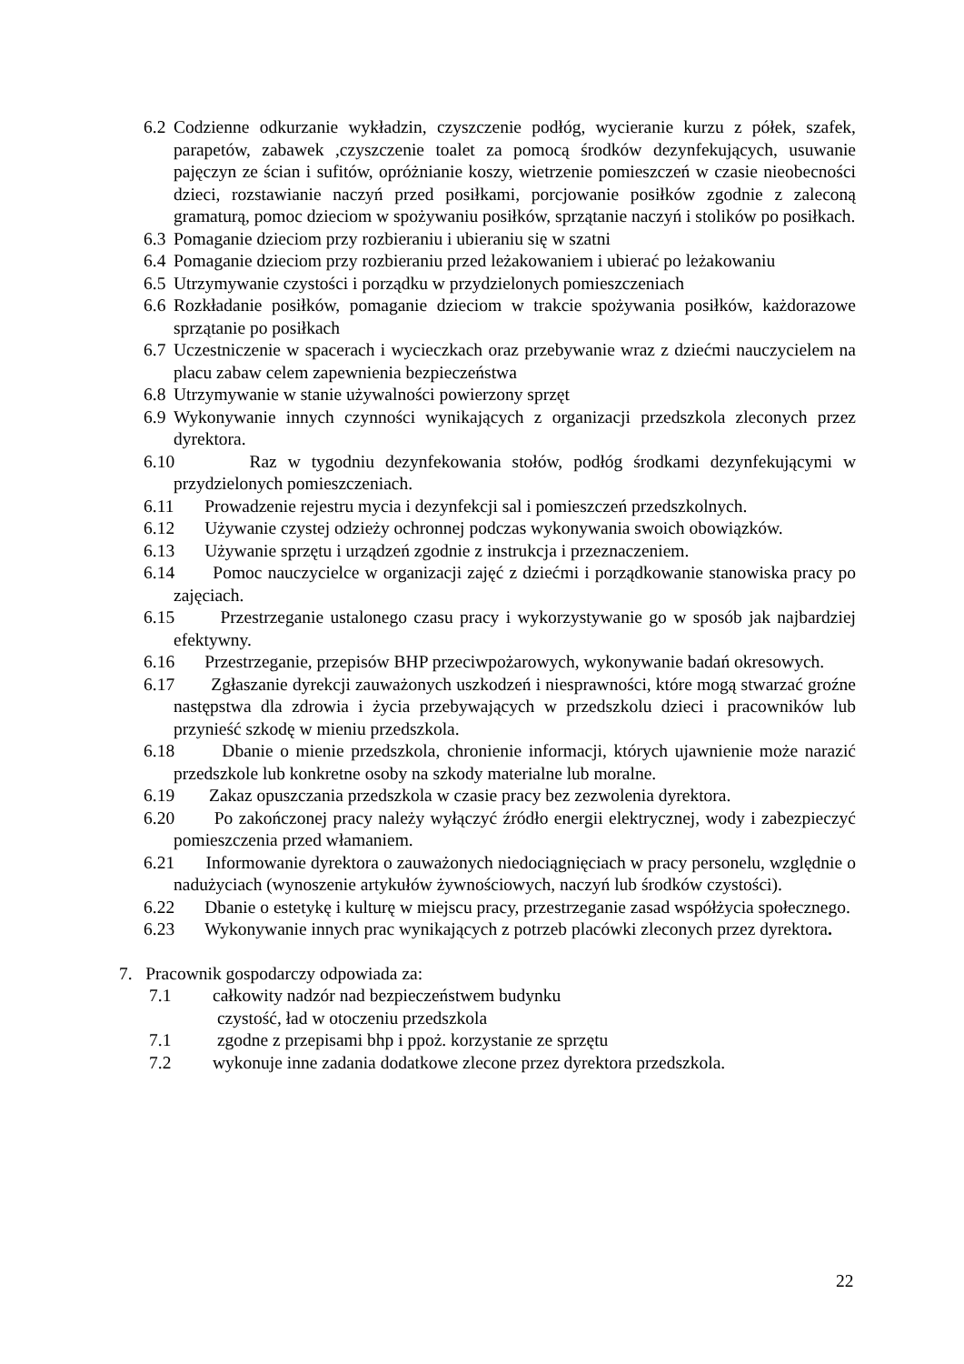6.2
Codzienne odkurzanie wykładzin, czyszczenie podłóg, wycieranie kurzu z półek, szafek, parapetów, zabawek ,czyszczenie toalet za pomocą środków dezynfekujących, usuwanie pajęczyn ze ścian i sufitów, opróżnianie koszy, wietrzenie pomieszczeń w czasie nieobecności dzieci, rozstawianie naczyń przed posiłkami, porcjowanie posiłków zgodnie z zaleconą gramaturą, pomoc dzieciom w spożywaniu posiłków, sprzątanie naczyń i stolików po posiłkach.
6.3
Pomaganie dzieciom przy rozbieraniu i ubieraniu się w szatni
6.4
Pomaganie dzieciom przy rozbieraniu przed leżakowaniem i ubierać po leżakowaniu
6.5
Utrzymywanie czystości i porządku w przydzielonych pomieszczeniach
6.6
Rozkładanie posiłków, pomaganie dzieciom w trakcie spożywania posiłków, każdorazowe sprzątanie po posiłkach
6.7
Uczestniczenie w spacerach i wycieczkach oraz przebywanie wraz z dziećmi nauczycielem na placu zabaw celem zapewnienia bezpieczeństwa
6.8
Utrzymywanie w stanie używalności powierzony sprzęt
6.9
Wykonywanie innych czynności wynikających z organizacji przedszkola zleconych przez dyrektora.
6.10
Raz w tygodniu dezynfekowania stołów, podłóg środkami dezynfekującymi w przydzielonych pomieszczeniach.
6.11
Prowadzenie rejestru mycia i dezynfekcji sal i pomieszczeń przedszkolnych.
6.12
Używanie czystej odzieży ochronnej podczas wykonywania swoich obowiązków.
6.13
Używanie sprzętu i urządzeń zgodnie z instrukcja i przeznaczeniem.
6.14
Pomoc nauczycielce w organizacji zajęć z dziećmi i porządkowanie stanowiska pracy po zajęciach.
6.15
Przestrzeganie ustalonego czasu pracy i wykorzystywanie go w sposób jak najbardziej efektywny.
6.16
Przestrzeganie, przepisów BHP przeciwpożarowych, wykonywanie badań okresowych.
6.17
Zgłaszanie dyrekcji zauważonych uszkodzeń i niesprawności, które mogą stwarzać groźne następstwa dla zdrowia i życia przebywających w przedszkolu dzieci i pracowników lub przynieść szkodę w mieniu przedszkola.
6.18
Dbanie o mienie przedszkola, chronienie informacji, których ujawnienie może narazić przedszkole lub konkretne osoby na szkody materialne lub moralne.
6.19
Zakaz opuszczania przedszkola w czasie pracy bez zezwolenia dyrektora.
6.20
Po zakończonej pracy należy wyłączyć źródło energii elektrycznej, wody i zabezpieczyć pomieszczenia przed włamaniem.
6.21
Informowanie dyrektora o zauważonych niedociągnięciach w pracy personelu, względnie o nadużyciach (wynoszenie artykułów żywnościowych, naczyń lub środków czystości).
6.22
Dbanie o estetykę i kulturę w miejscu pracy, przestrzeganie zasad współżycia społecznego.
6.23
Wykonywanie innych prac wynikających z potrzeb placówki zleconych przez dyrektora.
7. Pracownik gospodarczy odpowiada za:
7.1 całkowity nadzór nad bezpieczeństwem budynku
czystość, ład w otoczeniu przedszkola
7.1 zgodne z przepisami bhp i ppoż. korzystanie ze sprzętu
7.2 wykonuje inne zadania dodatkowe zlecone przez dyrektora przedszkola.
22